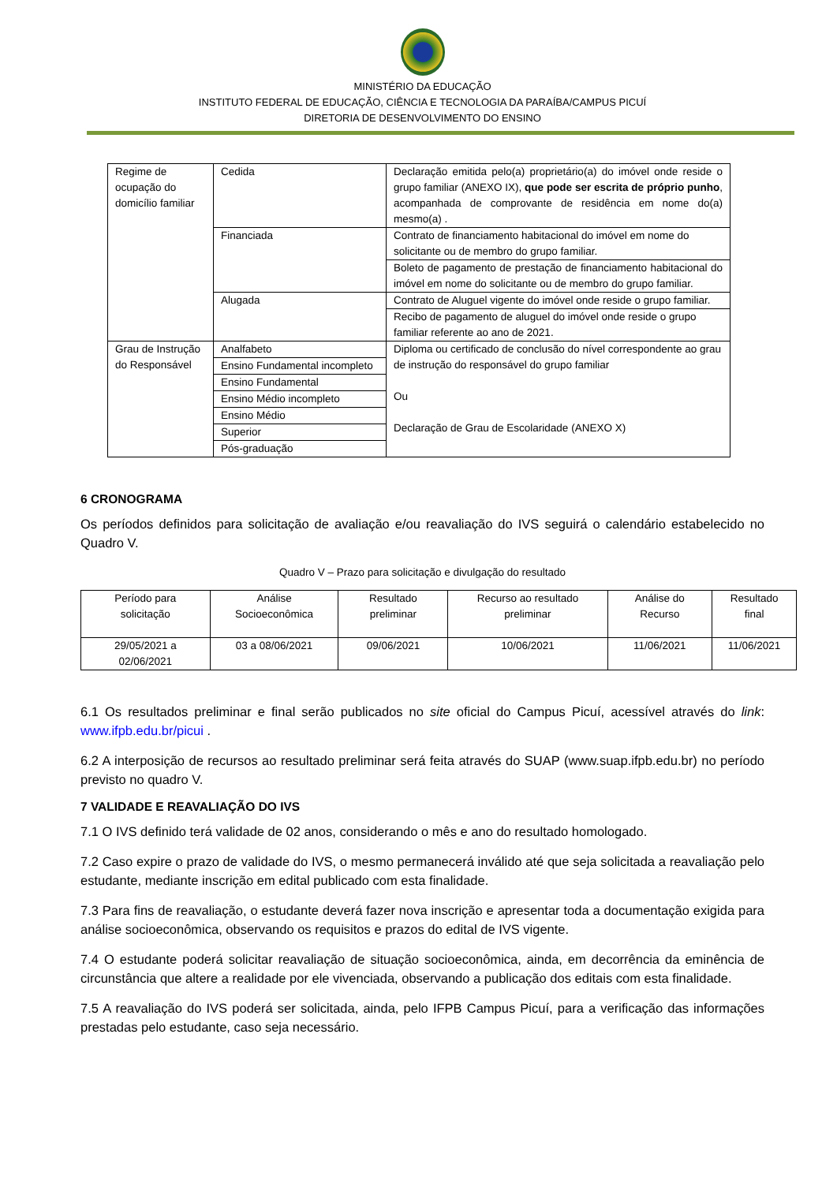MINISTÉRIO DA EDUCAÇÃO
INSTITUTO FEDERAL DE EDUCAÇÃO, CIÊNCIA E TECNOLOGIA DA PARAÍBA/CAMPUS PICUÍ
DIRETORIA DE DESENVOLVIMENTO DO ENSINO
| Regime de ocupação do domicílio familiar | Cedida | Declaração emitida pelo(a) proprietário(a) do imóvel onde reside o grupo familiar (ANEXO IX), que pode ser escrita de próprio punho , acompanhada de comprovante de residência em nome do(a) mesmo(a) . |
| | Financiada | Contrato de financiamento habitacional do imóvel em nome do solicitante ou de membro do grupo familiar. |
| | | Boleto de pagamento de prestação de financiamento habitacional do imóvel em nome do solicitante ou de membro do grupo familiar. |
| | Alugada | Contrato de Aluguel vigente do imóvel onde reside o grupo familiar. |
| | | Recibo de pagamento de aluguel do imóvel onde reside o grupo familiar referente ao ano de 2021. |
| Grau de Instrução do Responsável | Analfabeto | Diploma ou certificado de conclusão do nível correspondente ao grau de instrução do responsável do grupo familiar Ou Declaração de Grau de Escolaridade (ANEXO X) |
| | Ensino Fundamental incompleto | |
| | Ensino Fundamental | |
| | Ensino Médio incompleto | |
| | Ensino Médio | |
| | Superior | |
| | Pós-graduação | |
6 CRONOGRAMA
Os períodos definidos para solicitação de avaliação e/ou reavaliação do IVS seguirá o calendário estabelecido no Quadro V.
Quadro V – Prazo para solicitação e divulgação do resultado
| Período para solicitação | Análise Socioeconômica | Resultado preliminar | Recurso ao resultado preliminar | Análise do Recurso | Resultado final |
| --- | --- | --- | --- | --- | --- |
| 29/05/2021 a 02/06/2021 | 03 a 08/06/2021 | 09/06/2021 | 10/06/2021 | 11/06/2021 | 11/06/2021 |
6.1 Os resultados preliminar e final serão publicados no site oficial do Campus Picuí, acessível através do link: www.ifpb.edu.br/picui .
6.2 A interposição de recursos ao resultado preliminar será feita através do SUAP (www.suap.ifpb.edu.br) no período previsto no quadro V.
7 VALIDADE E REAVALIAÇÃO DO IVS
7.1 O IVS definido terá validade de 02 anos, considerando o mês e ano do resultado homologado.
7.2 Caso expire o prazo de validade do IVS, o mesmo permanecerá inválido até que seja solicitada a reavaliação pelo estudante, mediante inscrição em edital publicado com esta finalidade.
7.3 Para fins de reavaliação, o estudante deverá fazer nova inscrição e apresentar toda a documentação exigida para análise socioeconômica, observando os requisitos e prazos do edital de IVS vigente.
7.4 O estudante poderá solicitar reavaliação de situação socioeconômica, ainda, em decorrência da eminência de circunstância que altere a realidade por ele vivenciada, observando a publicação dos editais com esta finalidade.
7.5 A reavaliação do IVS poderá ser solicitada, ainda, pelo IFPB Campus Picuí, para a verificação das informações prestadas pelo estudante, caso seja necessário.